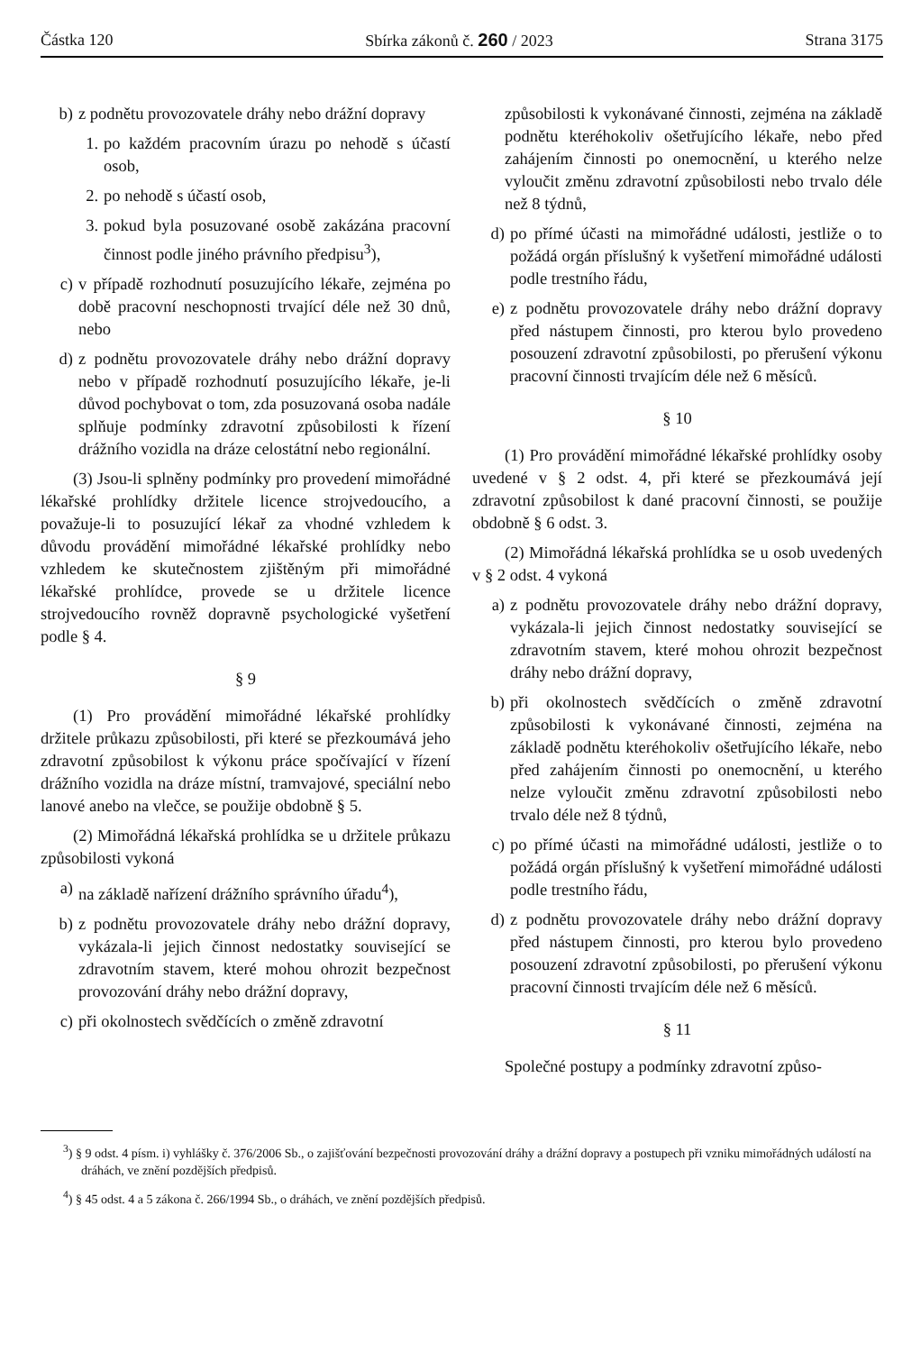Částka 120 Sbírka zákonů č. 260 / 2023 Strana 3175
b) z podnětu provozovatele dráhy nebo drážní dopravy
1. po každém pracovním úrazu po nehodě s účastí osob,
2. po nehodě s účastí osob,
3. pokud byla posuzované osobě zakázána pracovní činnost podle jiného právního předpisu<sup>3</sup>),
c) v případě rozhodnutí posuzujícího lékaře, zejména po době pracovní neschopnosti trvající déle než 30 dnů, nebo
d) z podnětu provozovatele dráhy nebo drážní dopravy nebo v případě rozhodnutí posuzujícího lékaře, je-li důvod pochybovat o tom, zda posuzovaná osoba nadále splňuje podmínky zdravotní způsobilosti k řízení drážního vozidla na dráze celostátní nebo regionální.
(3) Jsou-li splněny podmínky pro provedení mimořádné lékařské prohlídky držitele licence strojvedoucího, a považuje-li to posuzující lékař za vhodné vzhledem k důvodu provádění mimořádné lékařské prohlídky nebo vzhledem ke skutečnostem zjištěným při mimořádné lékařské prohlídce, provede se u držitele licence strojvedoucího rovněž dopravně psychologické vyšetření podle § 4.
§ 9
(1) Pro provádění mimořádné lékařské prohlídky držitele průkazu způsobilosti, při které se přezkoumává jeho zdravotní způsobilost k výkonu práce spočívající v řízení drážního vozidla na dráze místní, tramvajové, speciální nebo lanové anebo na vlečce, se použije obdobně § 5.
(2) Mimořádná lékařská prohlídka se u držitele průkazu způsobilosti vykoná
a) na základě nařízení drážního správního úřadu<sup>4</sup>),
b) z podnětu provozovatele dráhy nebo drážní dopravy, vykázala-li jejich činnost nedostatky související se zdravotním stavem, které mohou ohrozit bezpečnost provozování dráhy nebo drážní dopravy,
c) při okolnostech svědčících o změně zdravotní
způsobilosti k vykonávané činnosti, zejména na základě podnětu kteréhokoliv ošetřujícího lékaře, nebo před zahájením činnosti po onemocnění, u kterého nelze vyloučit změnu zdravotní způsobilosti nebo trvalo déle než 8 týdnů,
d) po přímé účasti na mimořádné události, jestliže o to požádá orgán příslušný k vyšetření mimořádné události podle trestního řádu,
e) z podnětu provozovatele dráhy nebo drážní dopravy před nástupem činnosti, pro kterou bylo provedeno posouzení zdravotní způsobilosti, po přerušení výkonu pracovní činnosti trvajícím déle než 6 měsíců.
§ 10
(1) Pro provádění mimořádné lékařské prohlídky osoby uvedené v § 2 odst. 4, při které se přezkoumává její zdravotní způsobilost k dané pracovní činnosti, se použije obdobně § 6 odst. 3.
(2) Mimořádná lékařská prohlídka se u osob uvedených v § 2 odst. 4 vykoná
a) z podnětu provozovatele dráhy nebo drážní dopravy, vykázala-li jejich činnost nedostatky související se zdravotním stavem, které mohou ohrozit bezpečnost dráhy nebo drážní dopravy,
b) při okolnostech svědčících o změně zdravotní způsobilosti k vykonávané činnosti, zejména na základě podnětu kteréhokoliv ošetřujícího lékaře, nebo před zahájením činnosti po onemocnění, u kterého nelze vyloučit změnu zdravotní způsobilosti nebo trvalo déle než 8 týdnů,
c) po přímé účasti na mimořádné události, jestliže o to požádá orgán příslušný k vyšetření mimořádné události podle trestního řádu,
d) z podnětu provozovatele dráhy nebo drážní dopravy před nástupem činnosti, pro kterou bylo provedeno posouzení zdravotní způsobilosti, po přerušení výkonu pracovní činnosti trvajícím déle než 6 měsíců.
§ 11
Společné postupy a podmínky zdravotní způso-
<sup>3</sup>) § 9 odst. 4 písm. i) vyhlášky č. 376/2006 Sb., o zajišťování bezpečnosti provozování dráhy a drážní dopravy a postupech při vzniku mimořádných událostí na dráhách, ve znění pozdějších předpisů.
<sup>4</sup>) § 45 odst. 4 a 5 zákona č. 266/1994 Sb., o dráhách, ve znění pozdějších předpisů.